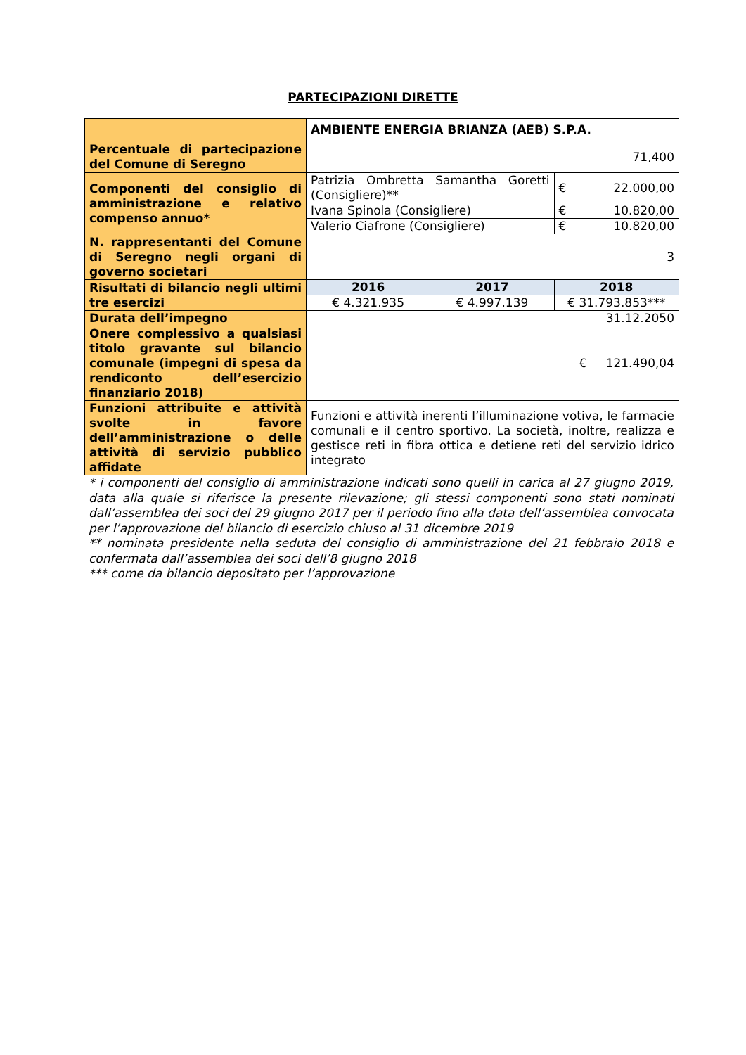PARTECIPAZIONI DIRETTE
| | AMBIENTE ENERGIA BRIANZA (AEB) S.P.A. | | |
| Percentuale di partecipazione del Comune di Seregno | 71,400 | | |
| Componenti del consiglio di amministrazione e relativo compenso annuo* | Patrizia Ombretta Samantha Goretti (Consigliere)** | | € 22.000,00 |
| | Ivana Spinola (Consigliere) | | € 10.820,00 |
| | Valerio Ciafrone (Consigliere) | | € 10.820,00 |
| N. rappresentanti del Comune di Seregno negli organi di governo societari | 3 | | |
| Risultati di bilancio negli ultimi tre esercizi | 2016 | 2017 | 2018 |
| | € 4.321.935 | € 4.997.139 | € 31.793.853*** |
| Durata dell’impegno | 31.12.2050 | | |
| Onere complessivo a qualsiasi titolo gravante sul bilancio comunale (impegni di spesa da rendiconto dell’esercizio finanziario 2018) | € 121.490,04 | | |
| Funzioni attribuite e attività svolte in favore dell’amministrazione o delle attività di servizio pubblico affidate | Funzioni e attività inerenti l’illuminazione votiva, le farmacie comunali e il centro sportivo. La società, inoltre, realizza e gestisce reti in fibra ottica e detiene reti del servizio idrico integrato | | |
* i componenti del consiglio di amministrazione indicati sono quelli in carica al 27 giugno 2019, data alla quale si riferisce la presente rilevazione; gli stessi componenti sono stati nominati dall’assemblea dei soci del 29 giugno 2017 per il periodo fino alla data dell’assemblea convocata per l’approvazione del bilancio di esercizio chiuso al 31 dicembre 2019
** nominata presidente nella seduta del consiglio di amministrazione del 21 febbraio 2018 e confermata dall’assemblea dei soci dell’8 giugno 2018
*** come da bilancio depositato per l’approvazione